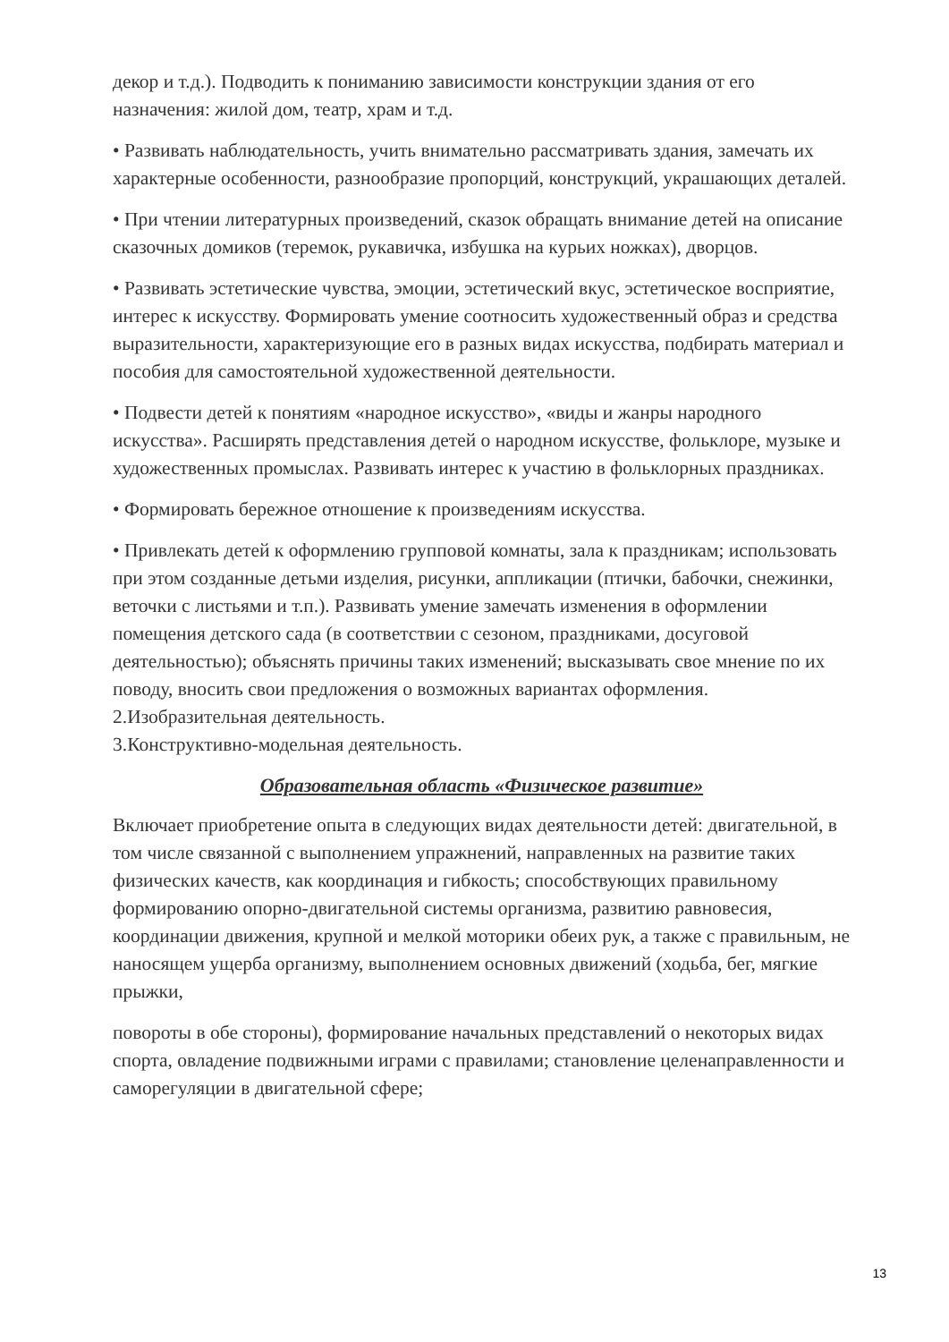декор и т.д.). Подводить к пониманию зависимости конструкции здания от его назначения: жилой дом, театр, храм и т.д.
• Развивать наблюдательность, учить внимательно рассматривать здания, замечать их характерные особенности, разнообразие пропорций, конструкций, украшающих деталей.
• При чтении литературных произведений, сказок обращать внимание детей на описание сказочных домиков (теремок, рукавичка, избушка на курьих ножках), дворцов.
• Развивать эстетические чувства, эмоции, эстетический вкус, эстетическое восприятие, интерес к искусству. Формировать умение соотносить художественный образ и средства выразительности, характеризующие его в разных видах искусства, подбирать материал и пособия для самостоятельной художественной деятельности.
• Подвести детей к понятиям «народное искусство», «виды и жанры народного искусства». Расширять представления детей о народном искусстве, фольклоре, музыке и художественных промыслах. Развивать интерес к участию в фольклорных праздниках.
• Формировать бережное отношение к произведениям искусства.
• Привлекать детей к оформлению групповой комнаты, зала к праздникам; использовать при этом созданные детьми изделия, рисунки, аппликации (птички, бабочки, снежинки, веточки с листьями и т.п.). Развивать умение замечать изменения в оформлении помещения детского сада (в соответствии с сезоном, праздниками, досуговой деятельностью); объяснять причины таких изменений; высказывать свое мнение по их поводу, вносить свои предложения о возможных вариантах оформления.
2.Изобразительная деятельность.
3.Конструктивно-модельная деятельность.
Образовательная область «Физическое развитие»
Включает приобретение опыта в следующих видах деятельности детей: двигательной, в том числе связанной с выполнением упражнений, направленных на развитие таких физических качеств, как координация и гибкость; способствующих правильному формированию опорно-двигательной системы организма, развитию равновесия, координации движения, крупной и мелкой моторики обеих рук, а также с правильным, не наносящем ущерба организму, выполнением основных движений (ходьба, бег, мягкие прыжки,
повороты в обе стороны), формирование начальных представлений о некоторых видах спорта, овладение подвижными играми с правилами; становление целенаправленности и саморегуляции в двигательной сфере;
13